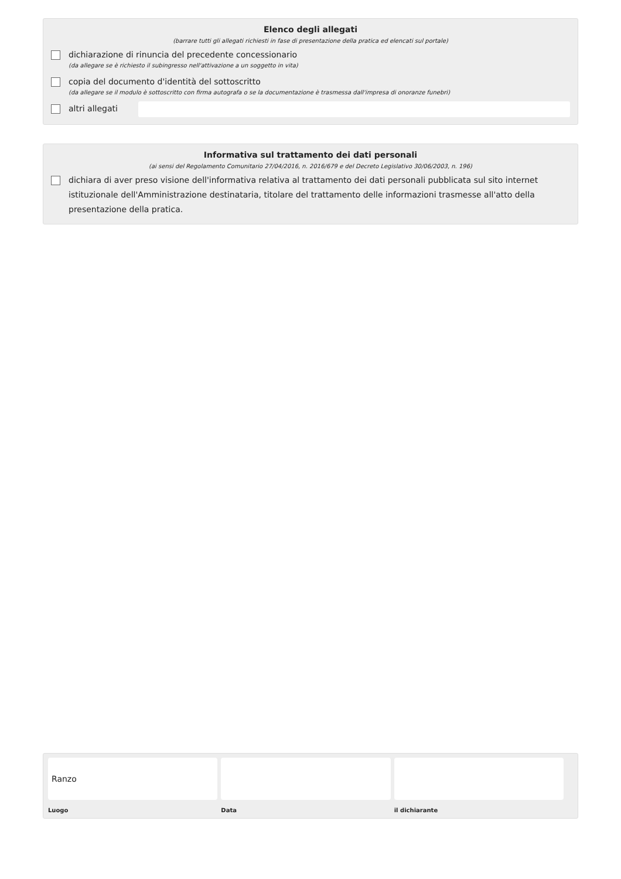Elenco degli allegati
(barrare tutti gli allegati richiesti in fase di presentazione della pratica ed elencati sul portale)
dichiarazione di rinuncia del precedente concessionario
(da allegare se è richiesto il subingresso nell'attivazione a un soggetto in vita)
copia del documento d'identità del sottoscritto
(da allegare se il modulo è sottoscritto con firma autografa o se la documentazione è trasmessa dall'impresa di onoranze funebri)
altri allegati
Informativa sul trattamento dei dati personali
(ai sensi del Regolamento Comunitario 27/04/2016, n. 2016/679 e del Decreto Legislativo 30/06/2003, n. 196)
dichiara di aver preso visione dell'informativa relativa al trattamento dei dati personali pubblicata sul sito internet istituzionale dell'Amministrazione destinataria, titolare del trattamento delle informazioni trasmesse all'atto della presentazione della pratica.
Ranzo
Luogo
Data il dichiarante